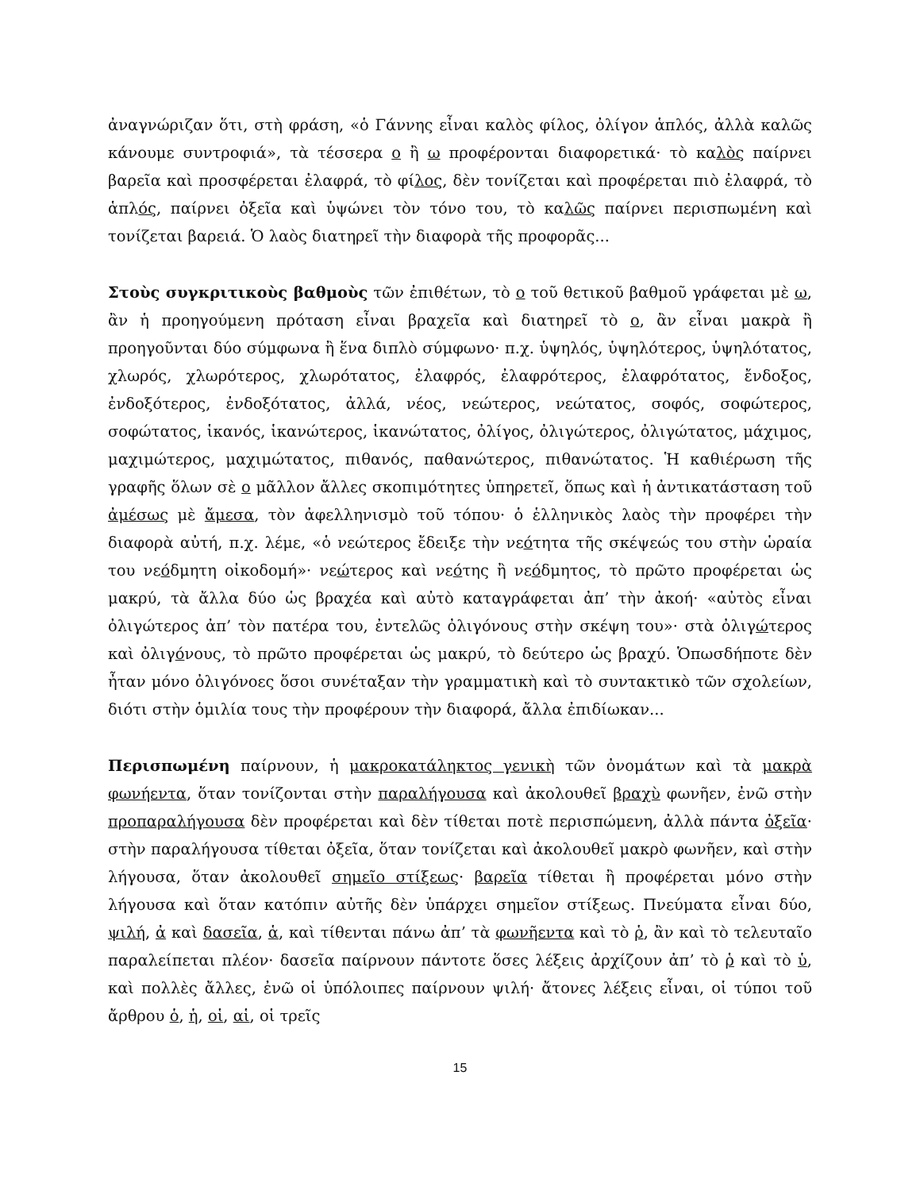ἀναγνώριζαν ὅτι, στὴ φράση, «ὁ Γάννης εἶναι καλὸς φίλος, ὀλίγον ἁπλός, ἀλλὰ καλῶς κάνουμε συντροφιά», τὰ τέσσερα ο ἢ ω προφέρονται διαφορετικά· τὸ καλὸς παίρνει βαρεῖα καὶ προσφέρεται ἐλαφρά, τὸ φίλος, δὲν τονίζεται καὶ προφέρεται πιὸ ἐλαφρά, τὸ ἁπλός, παίρνει ὀξεῖα καὶ ὑψώνει τὸν τόνο του, τὸ καλῶς παίρνει περισπωμένη καὶ τονίζεται βαρειά. Ὁ λαὸς διατηρεῖ τὴν διαφορὰ τῆς προφορᾶς...
Στοὺς συγκριτικοὺς βαθμοὺς τῶν ἐπιθέτων, τὸ ο τοῦ θετικοῦ βαθμοῦ γράφεται μὲ ω, ἂν ἡ προηγούμενη πρόταση εἶναι βραχεῖα καὶ διατηρεῖ τὸ ο, ἂν εἶναι μακρὰ ἢ προηγοῦνται δύο σύμφωνα ἢ ἕνα διπλὸ σύμφωνο· π.χ. ὑψηλός, ὑψηλότερος, ὑψηλότατος, χλωρός, χλωρότερος, χλωρότατος, ἐλαφρός, ἐλαφρότερος, ἐλαφρότατος, ἔνδοξος, ἐνδοξότερος, ἐνδοξότατος, ἀλλά, νέος, νεώτερος, νεώτατος, σοφός, σοφώτερος, σοφώτατος, ἱκανός, ἱκανώτερος, ἱκανώτατος, ὀλίγος, ὀλιγώτερος, ὀλιγώτατος, μάχιμος, μαχιμώτερος, μαχιμώτατος, πιθανός, παθανώτερος, πιθανώτατος. Ἡ καθιέρωση τῆς γραφῆς ὅλων σὲ ο μᾶλλον ἄλλες σκοπιμότητες ὑπηρετεῖ, ὅπως καὶ ἡ ἀντικατάσταση τοῦ ἀμέσως μὲ ἄμεσα, τὸν ἀφελληνισμὸ τοῦ τόπου· ὁ ἑλληνικὸς λαὸς τὴν προφέρει τὴν διαφορὰ αὐτή, π.χ. λέμε, «ὁ νεώτερος ἔδειξε τὴν νεότητα τῆς σκέψεώς του στὴν ὡραία του νεόδμητη οἰκοδομή»· νεώτερος καὶ νεότης ἢ νεόδμητος, τὸ πρῶτο προφέρεται ὡς μακρύ, τὰ ἄλλα δύο ὡς βραχέα καὶ αὐτὸ καταγράφεται ἀπ’ τὴν ἀκοή· «αὐτὸς εἶναι ὀλιγώτερος ἀπ’ τὸν πατέρα του, ἐντελῶς ὀλιγόνους στὴν σκέψη του»· στὰ ὀλιγώτερος καὶ ὀλιγόνους, τὸ πρῶτο προφέρεται ὡς μακρύ, τὸ δεύτερο ὡς βραχύ. Ὁπωσδήποτε δὲν ἦταν μόνο ὀλιγόνοες ὅσοι συνέταξαν τὴν γραμματικὴ καὶ τὸ συντακτικὸ τῶν σχολείων, διότι στὴν ὁμιλία τους τὴν προφέρουν τὴν διαφορά, ἄλλα ἐπιδίωκαν...
Περισπωμένη παίρνουν, ἡ μακροκατάληκτος γενικὴ τῶν ὀνομάτων καὶ τὰ μακρὰ φωνήεντα, ὅταν τονίζονται στὴν παραλήγουσα καὶ ἀκολουθεῖ βραχὺ φωνῆεν, ἐνῶ στὴν προπαραλήγουσα δὲν προφέρεται καὶ δὲν τίθεται ποτὲ περισπώμενη, ἀλλὰ πάντα ὀξεῖα· στὴν παραλήγουσα τίθεται ὀξεῖα, ὅταν τονίζεται καὶ ἀκολουθεῖ μακρὸ φωνῆεν, καὶ στὴν λήγουσα, ὅταν ἀκολουθεῖ σημεῖο στίξεως· βαρεῖα τίθεται ἢ προφέρεται μόνο στὴν λήγουσα καὶ ὅταν κατόπιν αὐτῆς δὲν ὑπάρχει σημεῖον στίξεως. Πνεύματα εἶναι δύο, ψιλή, ἀ καὶ δασεῖα, ἁ, καὶ τίθενται πάνω ἀπ’ τὰ φωνῆεντα καὶ τὸ ῥ, ἂν καὶ τὸ τελευταῖο παραλείπεται πλέον· δασεῖα παίρνουν πάντοτε ὅσες λέξεις ἀρχίζουν ἀπ’ τὸ ῥ καὶ τὸ ὑ, καὶ πολλὲς ἄλλες, ἐνῶ οἱ ὑπόλοιπες παίρνουν ψιλή· ἄτονες λέξεις εἶναι, οἱ τύποι τοῦ ἄρθρου ὁ, ἡ, οἱ, αἱ, οἱ τρεῖς
15